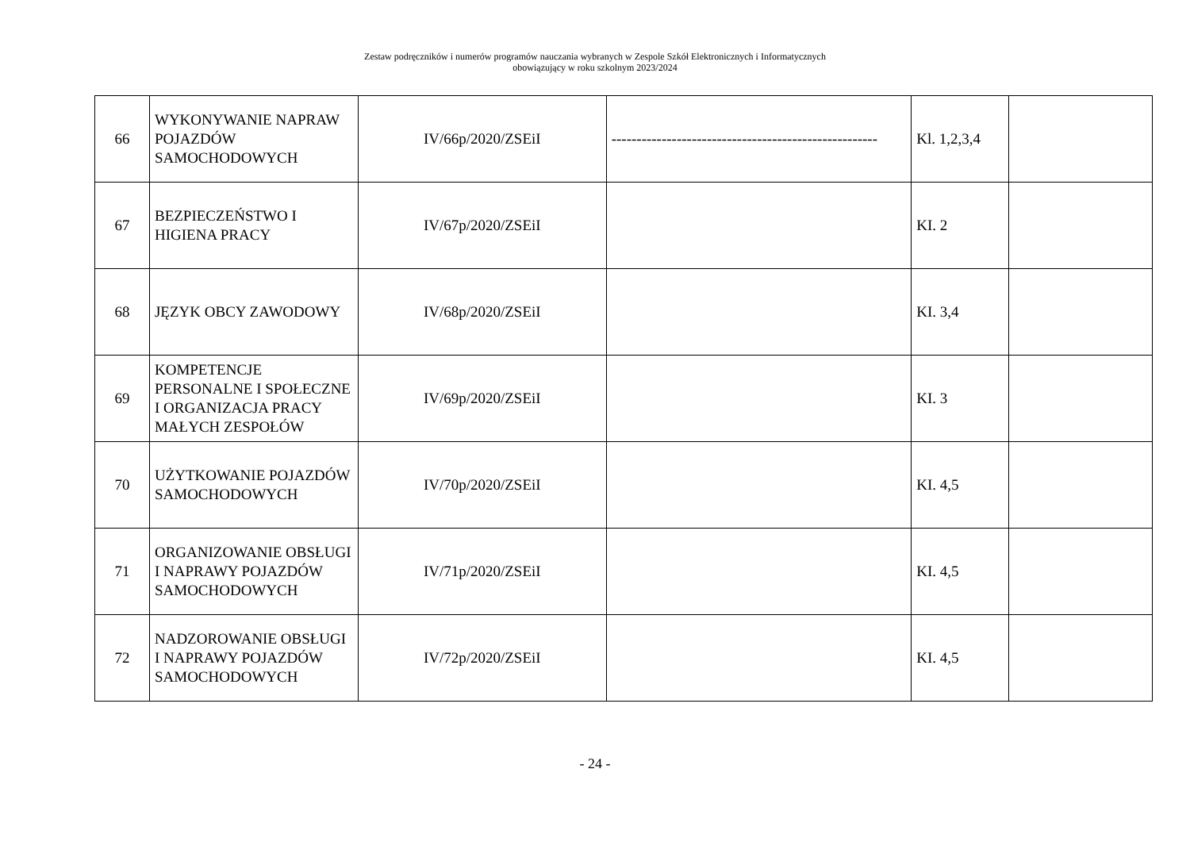Zestaw podręczników i numerów programów nauczania wybranych w Zespole Szkół Elektronicznych i Informatycznych
obowiązujący w roku szkolnym 2023/2024
| 66 | WYKONYWANIE NAPRAW POJAZDÓW SAMOCHODOWYCH | IV/66p/2020/ZSEiI | ----------------------------------------------------- | Kl. 1,2,3,4 | |
| 67 | BEZPIECZEŃSTWO I HIGIENA PRACY | IV/67p/2020/ZSEiI | | KI. 2 | |
| 68 | JĘZYK OBCY ZAWODOWY | IV/68p/2020/ZSEiI | | KI. 3,4 | |
| 69 | KOMPETENCJE PERSONALNE I SPOŁECZNE I ORGANIZACJA PRACY MAŁYCH ZESPOŁÓW | IV/69p/2020/ZSEiI | | KI. 3 | |
| 70 | UŻYTKOWANIE POJAZDÓW SAMOCHODOWYCH | IV/70p/2020/ZSEiI | | KI. 4,5 | |
| 71 | ORGANIZOWANIE OBSŁUGI I NAPRAWY POJAZDÓW SAMOCHODOWYCH | IV/71p/2020/ZSEiI | | KI. 4,5 | |
| 72 | NADZOROWANIE OBSŁUGI I NAPRAWY POJAZDÓW SAMOCHODOWYCH | IV/72p/2020/ZSEiI | | KI. 4,5 | |
- 24 -